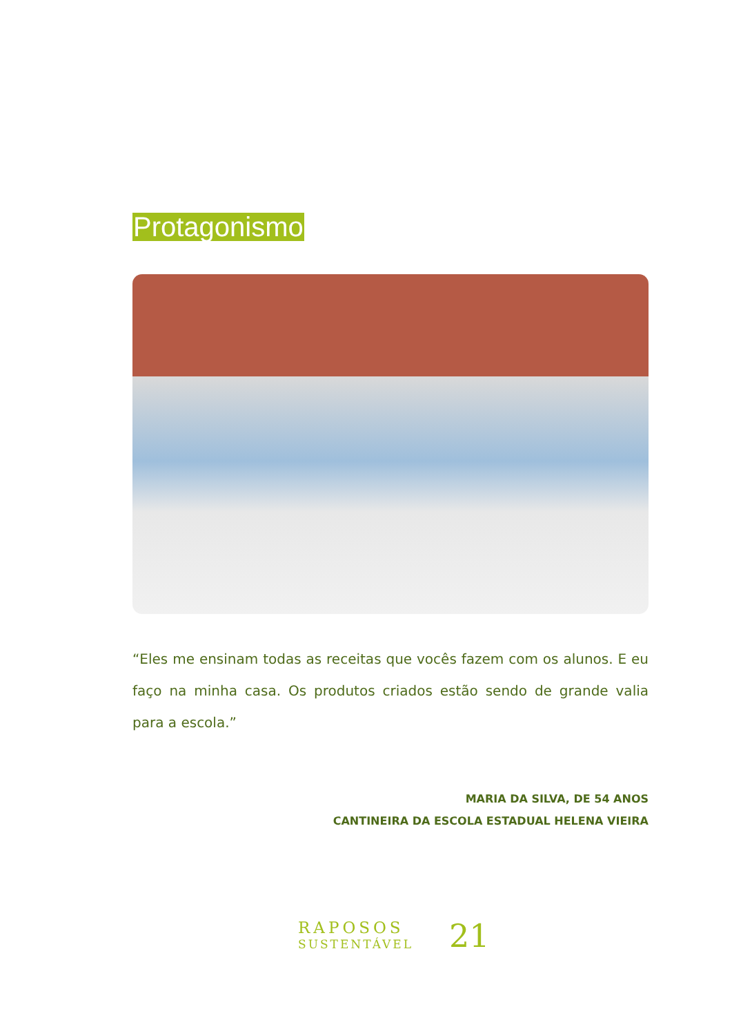Protagonismo
“Eles me ensinam todas as receitas que vocês fazem com os alunos. E eu faço na minha casa. Os produtos criados estão sendo de grande valia para a escola.”
MARIA DA SILVA, DE 54 ANOS
CANTINEIRA DA ESCOLA ESTADUAL HELENA VIEIRA
RAPOSOS
SUSTENTÁVEL
21